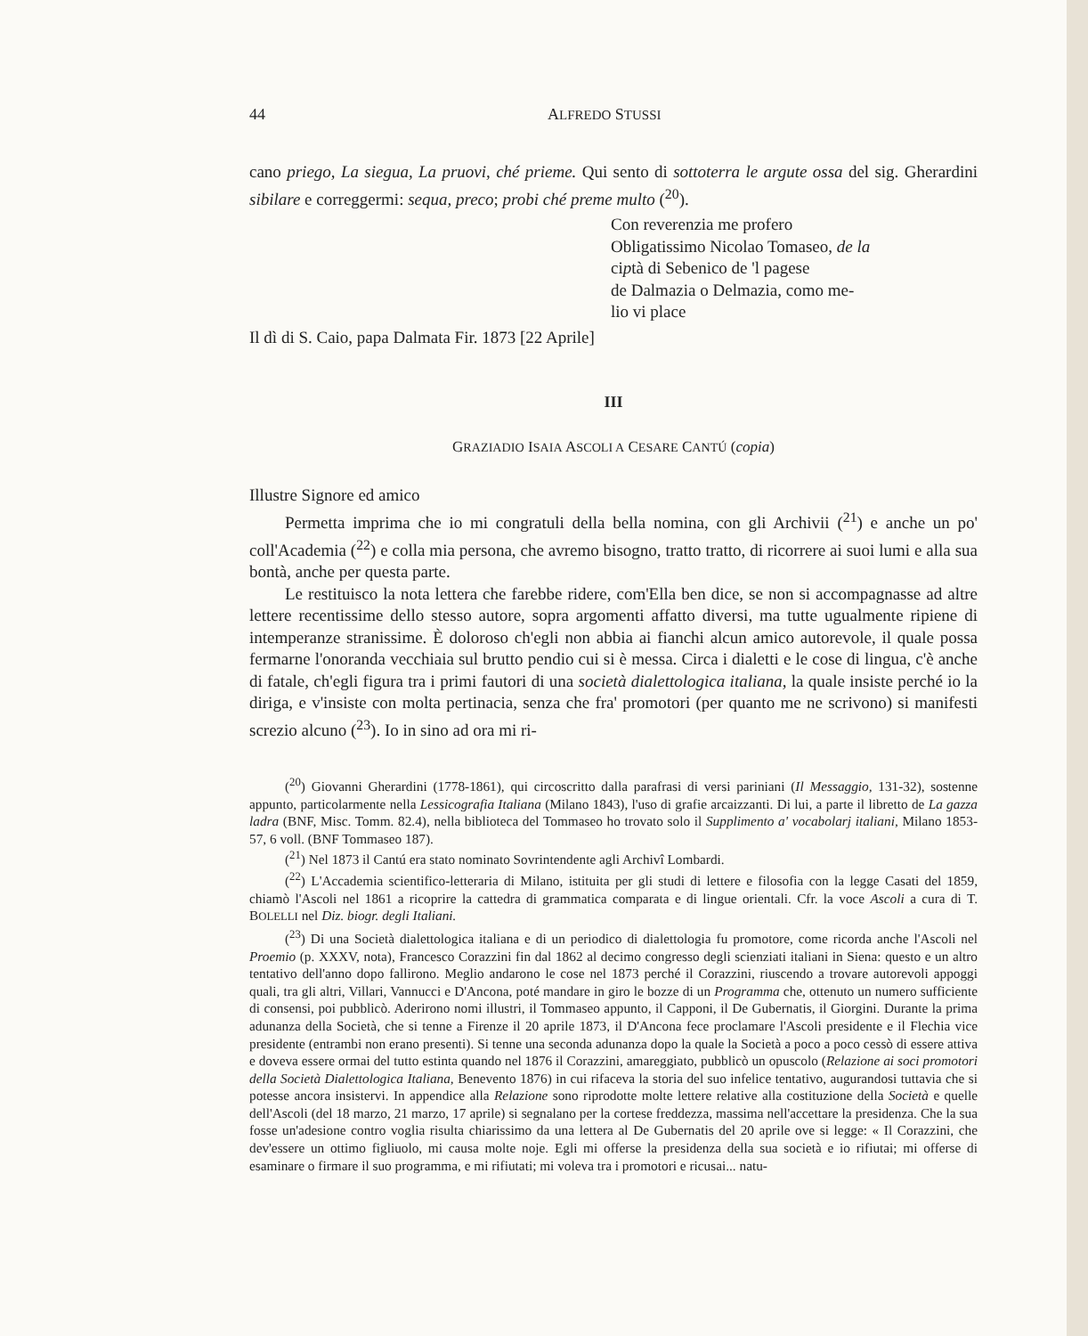44 ALFREDO STUSSI
cano priego, La siegua, La pruovi, ché prieme. Qui sento di sottoterra le argute ossa del sig. Gherardini sibilare e correggermi: sequa, preco; probi ché preme multo (<sup>20</sup>).
Con reverenzia me profero
Obligatissimo Nicolao Tomaseo, de la
ciptà di Sebenico de 'l pagese
de Dalmazia o Delmazia, como me-
lio vi place
Il dì di S. Caio, papa Dalmata Fir. 1873 [22 Aprile]
III
GRAZIADIO ISAIA ASCOLI A CESARE CANTÚ (copia)
Illustre Signore ed amico
Permetta imprima che io mi congratuli della bella nomina, con gli Archivii (<sup>21</sup>) e anche un po' coll'Academia (<sup>22</sup>) e colla mia persona, che avremo bisogno, tratto tratto, di ricorrere ai suoi lumi e alla sua bontà, anche per questa parte.
Le restituisco la nota lettera che farebbe ridere, com'Ella ben dice, se non si accompagnasse ad altre lettere recentissime dello stesso autore, sopra argomenti affatto diversi, ma tutte ugualmente ripiene di intemperanze stranissime. È doloroso ch'egli non abbia ai fianchi alcun amico autorevole, il quale possa fermarne l'onoranda vecchiaia sul brutto pendio cui si è messa. Circa i dialetti e le cose di lingua, c'è anche di fatale, ch'egli figura tra i primi fautori di una società dialettologica italiana, la quale insiste perché io la diriga, e v'insiste con molta pertinacia, senza che fra' promotori (per quanto me ne scrivono) si manifesti screzio alcuno (<sup>23</sup>). Io in sino ad ora mi ri-
(<sup>20</sup>) Giovanni Gherardini (1778-1861), qui circoscritto dalla parafrasi di versi pariniani (Il Messaggio, 131-32), sostenne appunto, particolarmente nella Lessicografia Italiana (Milano 1843), l'uso di grafie arcaizzanti. Di lui, a parte il libretto de La gazza ladra (BNF, Misc. Tomm. 82.4), nella biblioteca del Tommaseo ho trovato solo il Supplimento a' vocabolarj italiani, Milano 1853-57, 6 voll. (BNF Tommaseo 187).
(<sup>21</sup>) Nel 1873 il Cantú era stato nominato Sovrintendente agli Archivî Lombardi.
(<sup>22</sup>) L'Accademia scientifico-letteraria di Milano, istituita per gli studi di lettere e filosofia con la legge Casati del 1859, chiamò l'Ascoli nel 1861 a ricoprire la cattedra di grammatica comparata e di lingue orientali. Cfr. la voce Ascoli a cura di T. BOLELLI nel Diz. biogr. degli Italiani.
(<sup>23</sup>) Di una Società dialettologica italiana e di un periodico di dialettologia fu promotore, come ricorda anche l'Ascoli nel Proemio (p. XXXV, nota), Francesco Corazzini fin dal 1862 al decimo congresso degli scienziati italiani in Siena: questo e un altro tentativo dell'anno dopo fallirono. Meglio andarono le cose nel 1873 perché il Corazzini, riuscendo a trovare autorevoli appoggi quali, tra gli altri, Villari, Vannucci e D'Ancona, poté mandare in giro le bozze di un Programma che, ottenuto un numero sufficiente di consensi, poi pubblicò. Aderirono nomi illustri, il Tommaseo appunto, il Capponi, il De Gubernatis, il Giorgini. Durante la prima adunanza della Società, che si tenne a Firenze il 20 aprile 1873, il D'Ancona fece proclamare l'Ascoli presidente e il Flechia vice presidente (entrambi non erano presenti). Si tenne una seconda adunanza dopo la quale la Società a poco a poco cessò di essere attiva e doveva essere ormai del tutto estinta quando nel 1876 il Corazzini, amareggiato, pubblicò un opuscolo (Relazione ai soci promotori della Società Dialettologica Italiana, Benevento 1876) in cui rifaceva la storia del suo infelice tentativo, augurandosi tuttavia che si potesse ancora insistervi. In appendice alla Relazione sono riprodotte molte lettere relative alla costituzione della Società e quelle dell'Ascoli (del 18 marzo, 21 marzo, 17 aprile) si segnalano per la cortese freddezza, massima nell'accettare la presidenza. Che la sua fosse un'adesione contro voglia risulta chiarissimo da una lettera al De Gubernatis del 20 aprile ove si legge: « Il Corazzini, che dev'essere un ottimo figliuolo, mi causa molte noje. Egli mi offerse la presidenza della sua società e io rifiutai; mi offerse di esaminare o firmare il suo programma, e mi rifiutati; mi voleva tra i promotori e ricusai... natu-